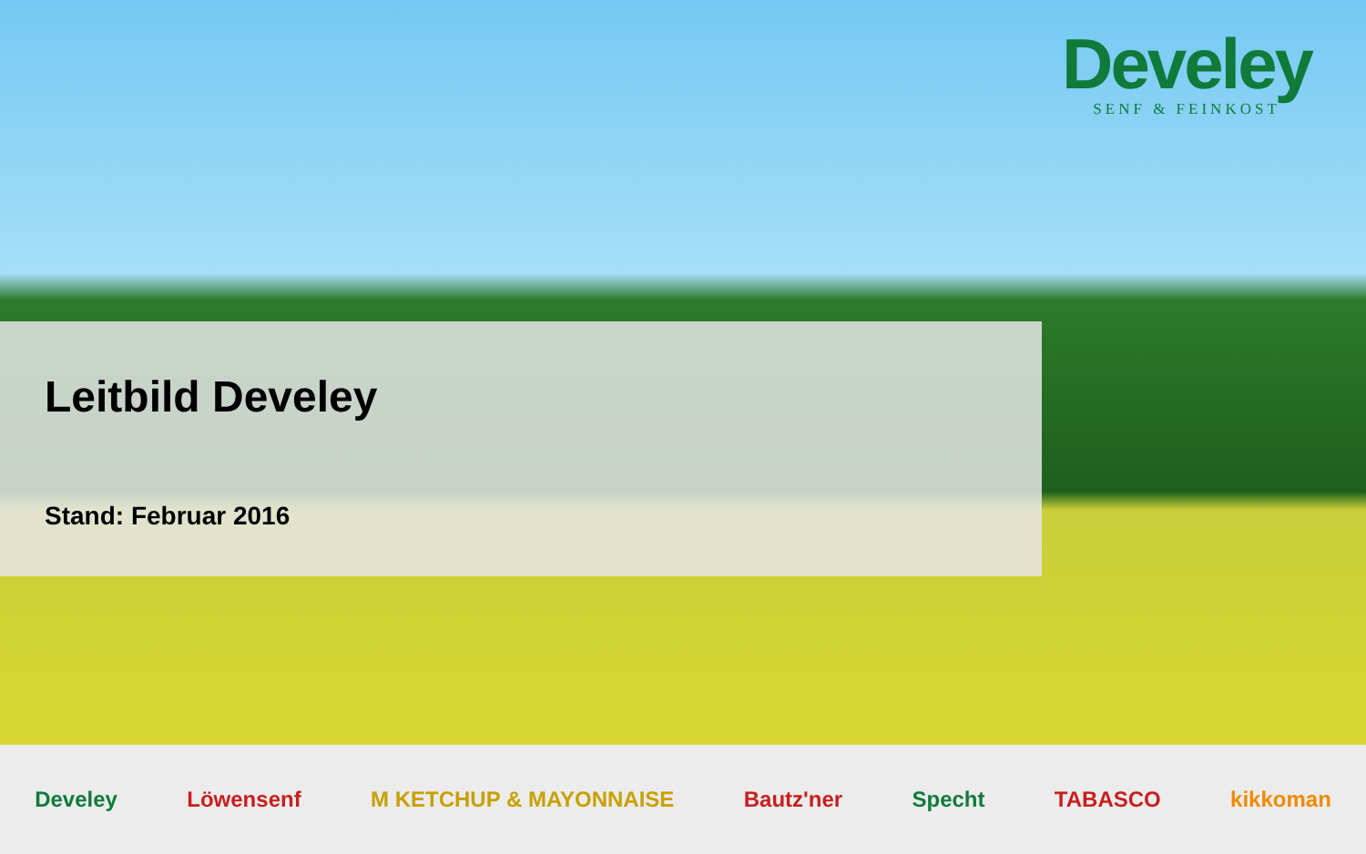Develey
SENF & FEINKOST
Leitbild Develey
Stand: Februar 2016
Develey Löwensenf M KETCHUP & MAYONNAISE Bautz'ner Specht TABASCO kikkoman